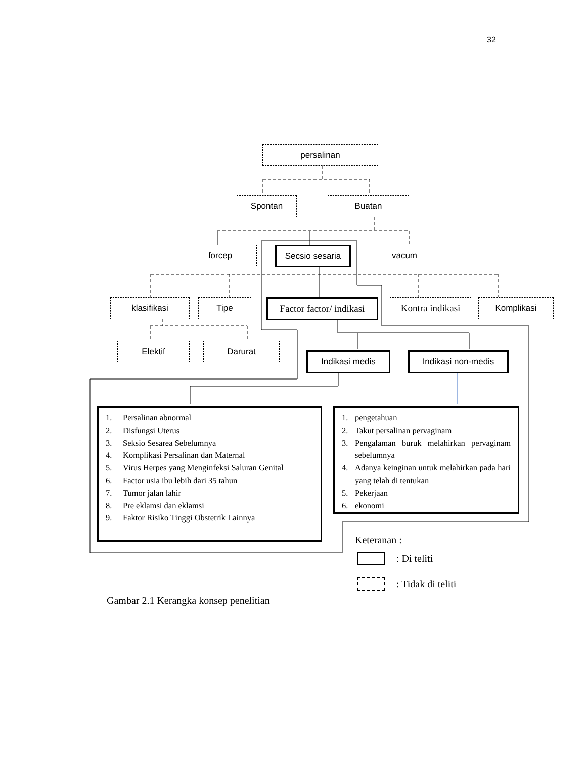32
persalinan
Spontan Buatan
forcep
Secsio sesaria
vacum
klasifikasi Tipe
Factor factor/ indikasi
Kontra indikasi
Komplikasi
Elektif Darurat
Indikasi medis Indikasi non-medis
1. Persalinan abnormal
2. Disfungsi Uterus
3. Seksio Sesarea Sebelumnya
4. Komplikasi Persalinan dan Maternal
5. Virus Herpes yang Menginfeksi Saluran Genital
6. Factor usia ibu lebih dari 35 tahun
7. Tumor jalan lahir
8. Pre eklamsi dan eklamsi
9. Faktor Risiko Tinggi Obstetrik Lainnya
1. pengetahuan
2. Takut persalinan pervaginam
3. Pengalaman buruk melahirkan pervaginam sebelumnya
4. Adanya keinginan untuk melahirkan pada hari yang telah di tentukan
5. Pekerjaan
6. ekonomi
Keteranan :
: Di teliti
: Tidak di teliti
Gambar 2.1 Kerangka konsep penelitian